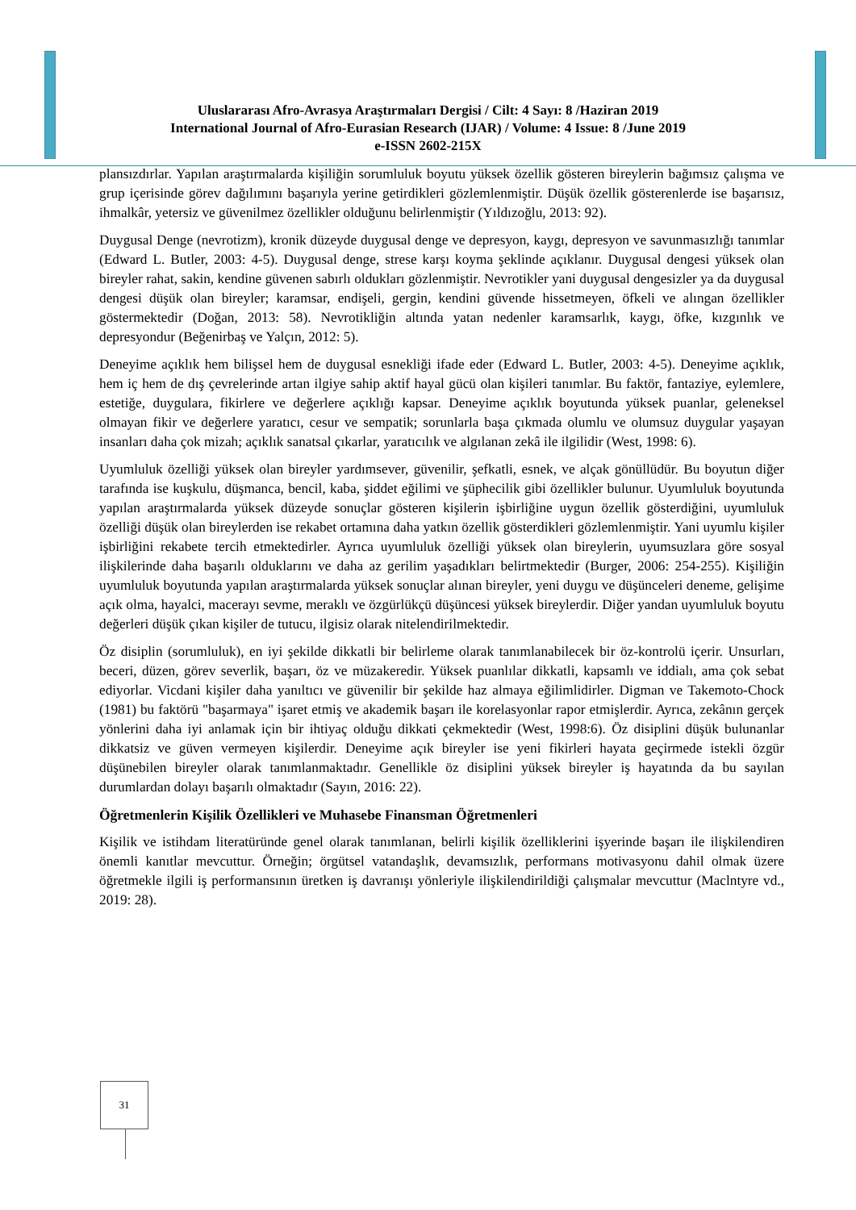Uluslararası Afro-Avrasya Araştırmaları Dergisi / Cilt: 4 Sayı: 8 /Haziran 2019
International Journal of Afro-Eurasian Research (IJAR) / Volume: 4 Issue: 8 /June 2019
e-ISSN 2602-215X
plansızdırlar. Yapılan araştırmalarda kişiliğin sorumluluk boyutu yüksek özellik gösteren bireylerin bağımsız çalışma ve grup içerisinde görev dağılımını başarıyla yerine getirdikleri gözlemlenmiştir. Düşük özellik gösterenlerde ise başarısız, ihmalkâr, yetersiz ve güvenilmez özellikler olduğunu belirlenmiştir (Yıldızoğlu, 2013: 92).
Duygusal Denge (nevrotizm), kronik düzeyde duygusal denge ve depresyon, kaygı, depresyon ve savunmasızlığı tanımlar (Edward L. Butler, 2003: 4-5). Duygusal denge, strese karşı koyma şeklinde açıklanır. Duygusal dengesi yüksek olan bireyler rahat, sakin, kendine güvenen sabırlı oldukları gözlenmiştir. Nevrotikler yani duygusal dengesizler ya da duygusal dengesi düşük olan bireyler; karamsar, endişeli, gergin, kendini güvende hissetmeyen, öfkeli ve alıngan özellikler göstermektedir (Doğan, 2013: 58). Nevrotikliğin altında yatan nedenler karamsarlık, kaygı, öfke, kızgınlık ve depresyondur (Beğenirbaş ve Yalçın, 2012: 5).
Deneyime açıklık hem bilişsel hem de duygusal esnekliği ifade eder (Edward L. Butler, 2003: 4-5). Deneyime açıklık, hem iç hem de dış çevrelerinde artan ilgiye sahip aktif hayal gücü olan kişileri tanımlar. Bu faktör, fantaziye, eylemlere, estetiğe, duygulara, fikirlere ve değerlere açıklığı kapsar. Deneyime açıklık boyutunda yüksek puanlar, geleneksel olmayan fikir ve değerlere yaratıcı, cesur ve sempatik; sorunlarla başa çıkmada olumlu ve olumsuz duygular yaşayan insanları daha çok mizah; açıklık sanatsal çıkarlar, yaratıcılık ve algılanan zekâ ile ilgilidir (West, 1998: 6).
Uyumluluk özelliği yüksek olan bireyler yardımsever, güvenilir, şefkatli, esnek, ve alçak gönüllüdür. Bu boyutun diğer tarafında ise kuşkulu, düşmanca, bencil, kaba, şiddet eğilimi ve şüphecilik gibi özellikler bulunur. Uyumluluk boyutunda yapılan araştırmalarda yüksek düzeyde sonuçlar gösteren kişilerin işbirliğine uygun özellik gösterdiğini, uyumluluk özelliği düşük olan bireylerden ise rekabet ortamına daha yatkın özellik gösterdikleri gözlemlenmiştir. Yani uyumlu kişiler işbirliğini rekabete tercih etmektedirler. Ayrıca uyumluluk özelliği yüksek olan bireylerin, uyumsuzlara göre sosyal ilişkilerinde daha başarılı olduklarını ve daha az gerilim yaşadıkları belirtmektedir (Burger, 2006: 254-255). Kişiliğin uyumluluk boyutunda yapılan araştırmalarda yüksek sonuçlar alınan bireyler, yeni duygu ve düşünceleri deneme, gelişime açık olma, hayalci, macerayı sevme, meraklı ve özgürlükçü düşüncesi yüksek bireylerdir. Diğer yandan uyumluluk boyutu değerleri düşük çıkan kişiler de tutucu, ilgisiz olarak nitelendirilmektedir.
Öz disiplin (sorumluluk), en iyi şekilde dikkatli bir belirleme olarak tanımlanabilecek bir öz-kontrolü içerir. Unsurları, beceri, düzen, görev severlik, başarı, öz ve müzakeredir. Yüksek puanlılar dikkatli, kapsamlı ve iddialı, ama çok sebat ediyorlar. Vicdani kişiler daha yanıltıcı ve güvenilir bir şekilde haz almaya eğilimlidirler. Digman ve Takemoto-Chock (1981) bu faktörü "başarmaya" işaret etmiş ve akademik başarı ile korelasyonlar rapor etmişlerdir. Ayrıca, zekânın gerçek yönlerini daha iyi anlamak için bir ihtiyaç olduğu dikkati çekmektedir (West, 1998:6). Öz disiplini düşük bulunanlar dikkatsiz ve güven vermeyen kişilerdir. Deneyime açık bireyler ise yeni fikirleri hayata geçirmede istekli özgür düşünebilen bireyler olarak tanımlanmaktadır. Genellikle öz disiplini yüksek bireyler iş hayatında da bu sayılan durumlardan dolayı başarılı olmaktadır (Sayın, 2016: 22).
Öğretmenlerin Kişilik Özellikleri ve Muhasebe Finansman Öğretmenleri
Kişilik ve istihdam literatüründe genel olarak tanımlanan, belirli kişilik özelliklerini işyerinde başarı ile ilişkilendiren önemli kanıtlar mevcuttur. Örneğin; örgütsel vatandaşlık, devamsızlık, performans motivasyonu dahil olmak üzere öğretmekle ilgili iş performansının üretken iş davranışı yönleriyle ilişkilendirildiği çalışmalar mevcuttur (Maclntyre vd., 2019: 28).
31